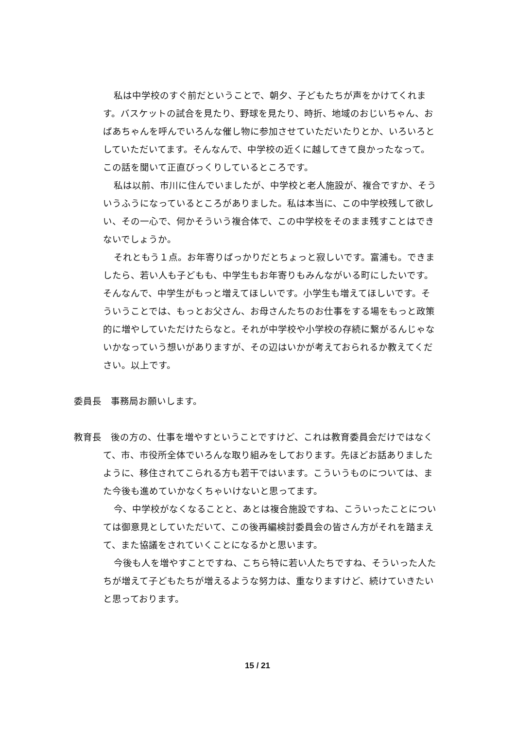私は中学校のすぐ前だということで、朝夕、子どもたちが声をかけてくれます。バスケットの試合を見たり、野球を見たり、時折、地域のおじいちゃん、おばあちゃんを呼んでいろんな催し物に参加させていただいたりとか、いろいろとしていただいてます。そんなんで、中学校の近くに越してきて良かったなって。この話を聞いて正直びっくりしているところです。
私は以前、市川に住んでいましたが、中学校と老人施設が、複合ですか、そういうふうになっているところがありました。私は本当に、この中学校残して欲しい、その一心で、何かそういう複合体で、この中学校をそのまま残すことはできないでしょうか。
それともう１点。お年寄りばっかりだとちょっと寂しいです。富浦も。できましたら、若い人も子どもも、中学生もお年寄りもみんながいる町にしたいです。そんなんで、中学生がもっと増えてほしいです。小学生も増えてほしいです。そういうことでは、もっとお父さん、お母さんたちのお仕事をする場をもっと政策的に増やしていただけたらなと。それが中学校や小学校の存続に繋がるんじゃないかなっていう想いがありますが、その辺はいかが考えておられるか教えてください。以上です。
委員長　事務局お願いします。
教育長　後の方の、仕事を増やすということですけど、これは教育委員会だけではなくて、市、市役所全体でいろんな取り組みをしております。先ほどお話ありましたように、移住されてこられる方も若干ではいます。こういうものについては、また今後も進めていかなくちゃいけないと思ってます。
今、中学校がなくなることと、あとは複合施設ですね、こういったことについては御意見としていただいて、この後再編検討委員会の皆さん方がそれを踏まえて、また協議をされていくことになるかと思います。
今後も人を増やすことですね、こちら特に若い人たちですね、そういった人たちが増えて子どもたちが増えるような努力は、重なりますけど、続けていきたいと思っております。
15 / 21